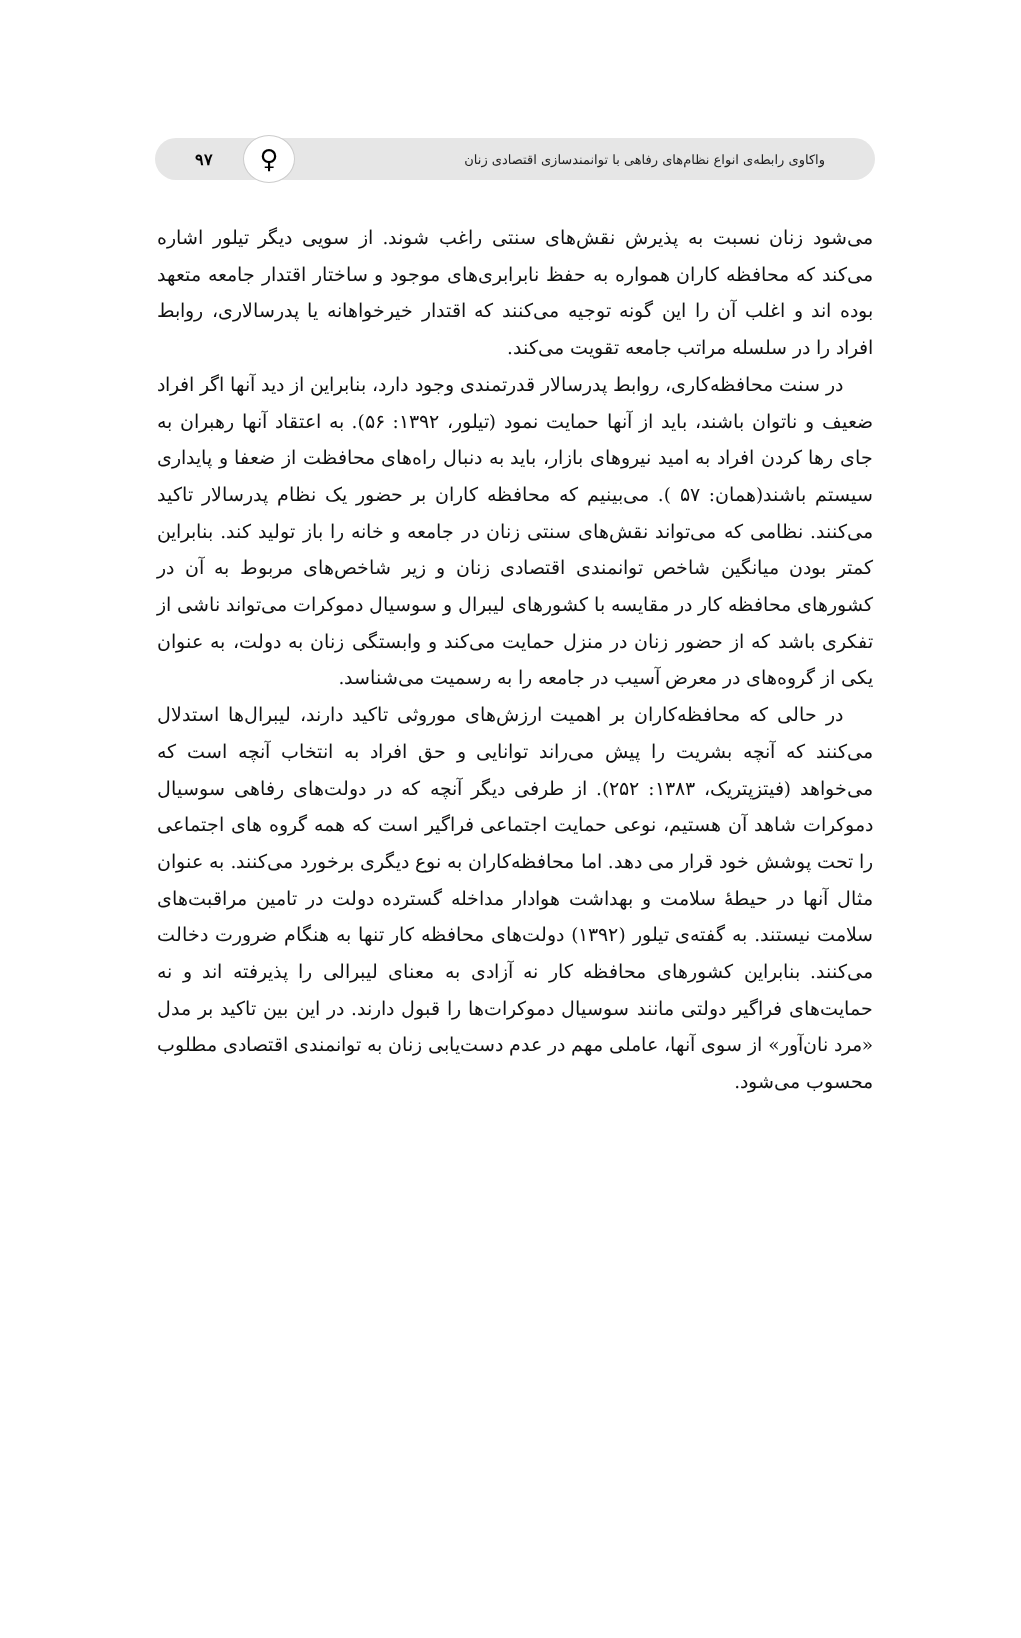واکاوی رابطه‌ی انواع نظام‌های رفاهی با توانمندسازی اقتصادی زنان ۹۷ ♀
می‌شود زنان نسبت به پذیرش نقش‌های سنتی راغب شوند. از سویی دیگر تیلور اشاره می‌کند که محافظه کاران همواره به حفظ نابرابری‌های موجود و ساختار اقتدار جامعه متعهد بوده اند و اغلب آن را این گونه توجیه می‌کنند که اقتدار خیرخواهانه یا پدرسالاری، روابط افراد را در سلسله مراتب جامعه تقویت می‌کند.
در سنت محافظه‌کاری، روابط پدرسالار قدرتمندی وجود دارد، بنابراین از دید آنها اگر افراد ضعیف و ناتوان باشند، باید از آنها حمایت نمود (تیلور، ۱۳۹۲: ۵۶). به اعتقاد آنها رهبران به جای رها کردن افراد به امید نیروهای بازار، باید به دنبال راه‌های محافظت از ضعفا و پایداری سیستم باشند(همان: ۵۷ ). می‌بینیم که محافظه کاران بر حضور یک نظام پدرسالار تاکید می‌کنند. نظامی که می‌تواند نقش‌های سنتی زنان در جامعه و خانه را باز تولید کند. بنابراین کمتر بودن میانگین شاخص توانمندی اقتصادی زنان و زیر شاخص‌های مربوط به آن در کشورهای محافظه کار در مقایسه با کشورهای لیبرال و سوسیال دموکرات می‌تواند ناشی از تفکری باشد که از حضور زنان در منزل حمایت می‌کند و وابستگی زنان به دولت، به عنوان یکی از گروه‌های در معرض آسیب در جامعه را به رسمیت می‌شناسد.
در حالی که محافظه‌کاران بر اهمیت ارزش‌های موروثی تاکید دارند، لیبرال‌ها استدلال می‌کنند که آنچه بشریت را پیش می‌راند توانایی و حق افراد به انتخاب آنچه است که می‌خواهد (فیتزپتریک، ۱۳۸۳: ۲۵۲). از طرفی دیگر آنچه که در دولت‌های رفاهی سوسیال دموکرات شاهد آن هستیم، نوعی حمایت اجتماعی فراگیر است که همه گروه های اجتماعی را تحت پوشش خود قرار می دهد. اما محافظه‌کاران به نوع دیگری برخورد می‌کنند. به عنوان مثال آنها در حیطهٔ سلامت و بهداشت هوادار مداخله گسترده دولت در تامین مراقبت‌های سلامت نیستند. به گفته‌ی تیلور (۱۳۹۲) دولت‌های محافظه کار تنها به هنگام ضرورت دخالت می‌کنند. بنابراین کشورهای محافظه کار نه آزادی به معنای لیبرالی را پذیرفته اند و نه حمایت‌های فراگیر دولتی مانند سوسیال دموکرات‌ها را قبول دارند. در این بین تاکید بر مدل «مرد نان‌آور» از سوی آنها، عاملی مهم در عدم دست‌یابی زنان به توانمندی اقتصادی مطلوب محسوب می‌شود.